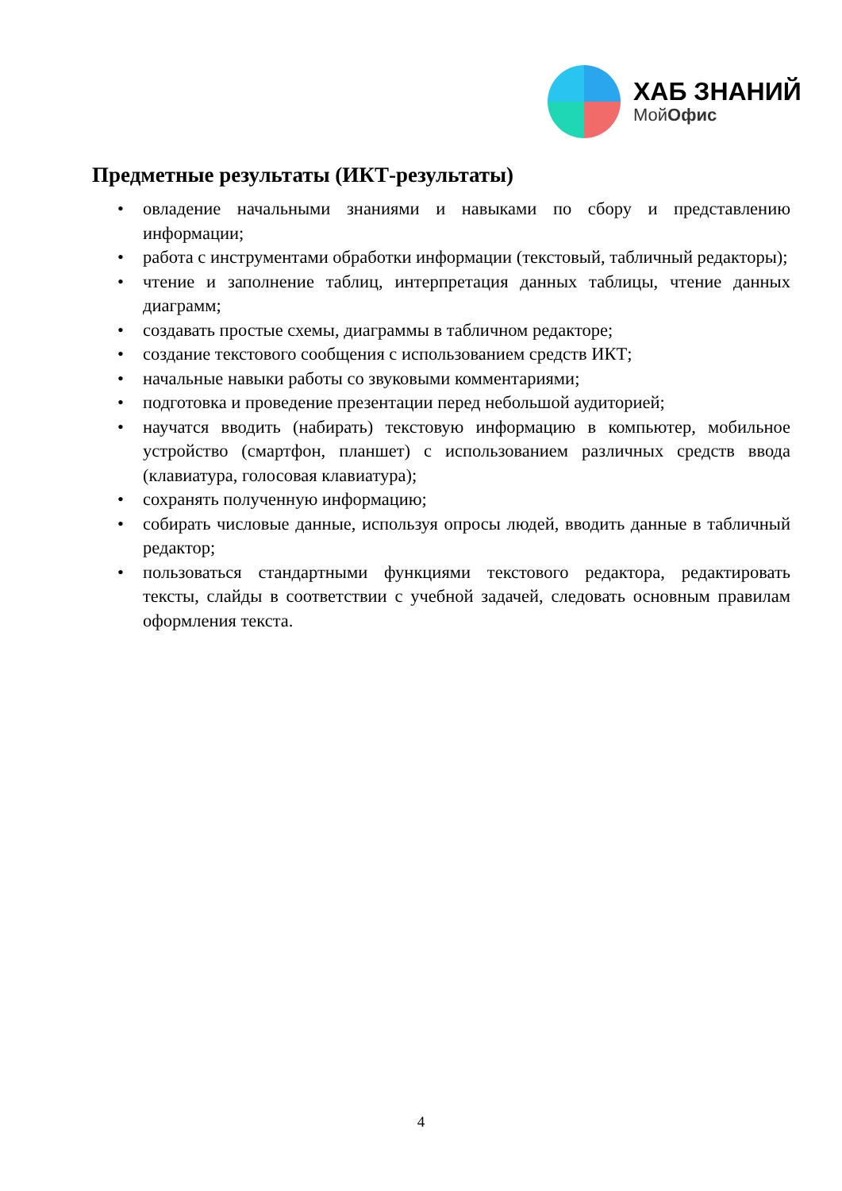ХАБ ЗНАНИЙ
МойОфис
Предметные результаты (ИКТ-результаты)
• овладение начальными знаниями и навыками по сбору и представлению информации;
• работа с инструментами обработки информации (текстовый, табличный редакторы);
• чтение и заполнение таблиц, интерпретация данных таблицы, чтение данных диаграмм;
• создавать простые схемы, диаграммы в табличном редакторе;
• создание текстового сообщения с использованием средств ИКТ;
• начальные навыки работы со звуковыми комментариями;
• подготовка и проведение презентации перед небольшой аудиторией;
• научатся вводить (набирать) текстовую информацию в компьютер, мобильное устройство (смартфон, планшет) с использованием различных средств ввода (клавиатура, голосовая клавиатура);
• сохранять полученную информацию;
• собирать числовые данные, используя опросы людей, вводить данные в табличный редактор;
• пользоваться стандартными функциями текстового редактора, редактировать тексты, слайды в соответствии с учебной задачей, следовать основным правилам оформления текста.
4